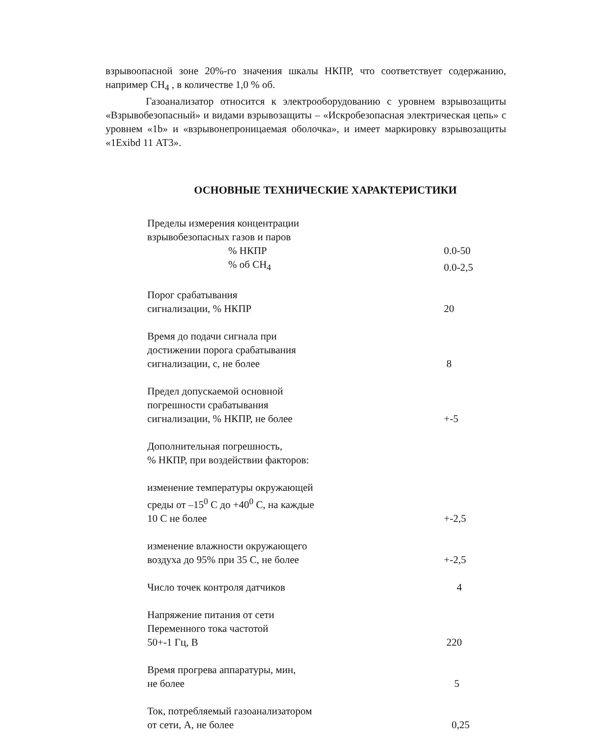взрывоопасной зоне 20%-го значения шкалы НКПР, что соответствует содержанию, например CH<sub>4</sub> , в количестве 1,0 % об.
Газоанализатор относится к электрооборудованию с уровнем взрывозащиты «Взрывобезопасный» и видами взрывозащиты – «Искробезопасная электрическая цепь» с уровнем «1b» и «взрывонепроницаемая оболочка», и имеет маркировку взрывозащиты «1Exibd 11 АТ3».
ОСНОВНЫЕ ТЕХНИЧЕСКИЕ ХАРАКТЕРИСТИКИ
| Пределы измерения концентрации взрывобезопасных газов и паров | |
| % НКПР | 0.0-50 |
| % об CH<sub>4</sub> | 0.0-2,5 |
| Порог срабатывания сигнализации, % НКПР | 20 |
| Время до подачи сигнала при достижении порога срабатывания сигнализации, с, не более | 8 |
| Предел допускаемой основной погрешности срабатывания сигнализации, % НКПР, не более | +-5 |
| Дополнительная погрешность, % НКПР, при воздействии факторов: | |
| изменение температуры окружающей среды от –15<sup>0</sup> С до +40<sup>0</sup> С, на каждые 10 С не более | +-2,5 |
| изменение влажности окружающего воздуха до 95% при 35 С, не более | +-2,5 |
| Число точек контроля датчиков | 4 |
| Напряжение питания от сети Переменного тока частотой 50+-1 Гц, В | 220 |
| Время прогрева аппаратуры, мин, не более | 5 |
| Ток, потребляемый газоанализатором от сети, А, не более | 0,25 |